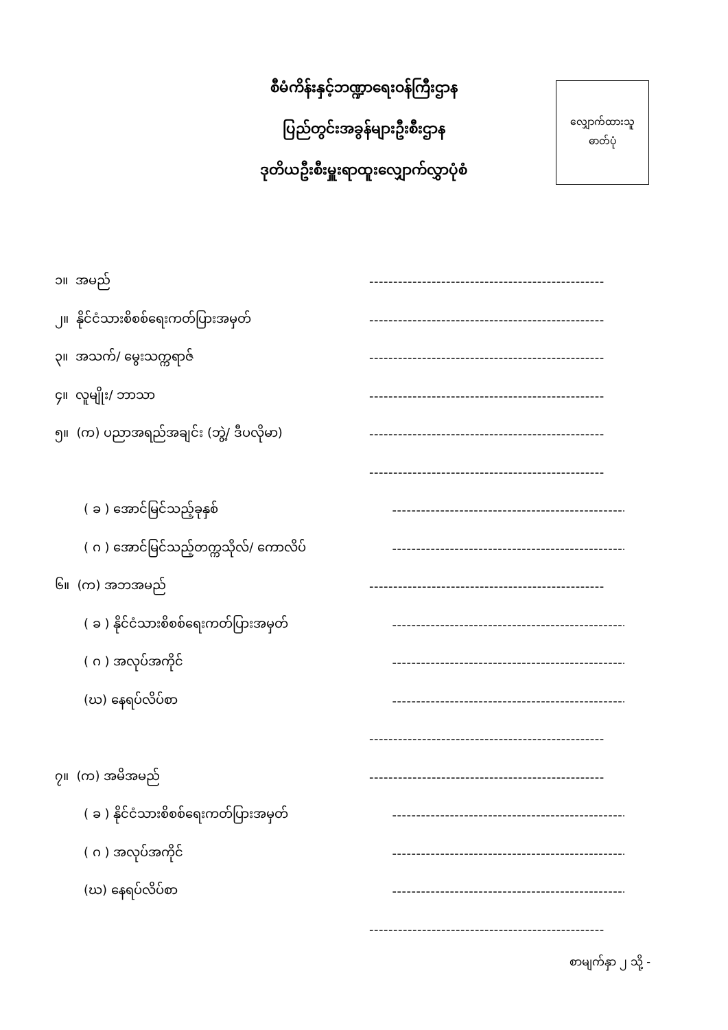စီမံကိန်းနှင့်ဘဏ္ဍာရေးဝန်ကြီးဌာန
ပြည်တွင်းအခွန်များဦးစီးဌာန
ဒုတိယဦးစီးမှူးရာထူးလျှောက်လွှာပုံစံ
လျှောက်ထားသူ
ဓာတ်ပုံ
၁။ အမည် -------------------------------------------------
၂။ နိုင်ငံသားစိစစ်ရေးကတ်ပြားအမှတ် -------------------------------------------------
၃။ အသက်/ မွေးသက္ကရာဇ် -------------------------------------------------
၄။ လူမျိုး/ ဘာသာ -------------------------------------------------
၅။ (က) ပညာအရည်အချင်း (ဘွဲ့/ ဒီပလိုမာ) -------------------------------------------------
-------------------------------------------------
( ခ ) အောင်မြင်သည့်ခုနှစ် -------------------------------------------------
( ဂ ) အောင်မြင်သည့်တက္ကသိုလ်/ ကောလိပ် -------------------------------------------------
၆။ (က) အဘအမည် -------------------------------------------------
( ခ ) နိုင်ငံသားစိစစ်ရေးကတ်ပြားအမှတ် -------------------------------------------------
( ဂ ) အလုပ်အကိုင် -------------------------------------------------
(ဃ) နေရပ်လိပ်စာ -------------------------------------------------
-------------------------------------------------
၇။ (က) အမိအမည် -------------------------------------------------
( ခ ) နိုင်ငံသားစိစစ်ရေးကတ်ပြားအမှတ် -------------------------------------------------
( ဂ ) အလုပ်အကိုင် -------------------------------------------------
(ဃ) နေရပ်လိပ်စာ -------------------------------------------------
-------------------------------------------------
စာမျက်နှာ ၂ သို့ -